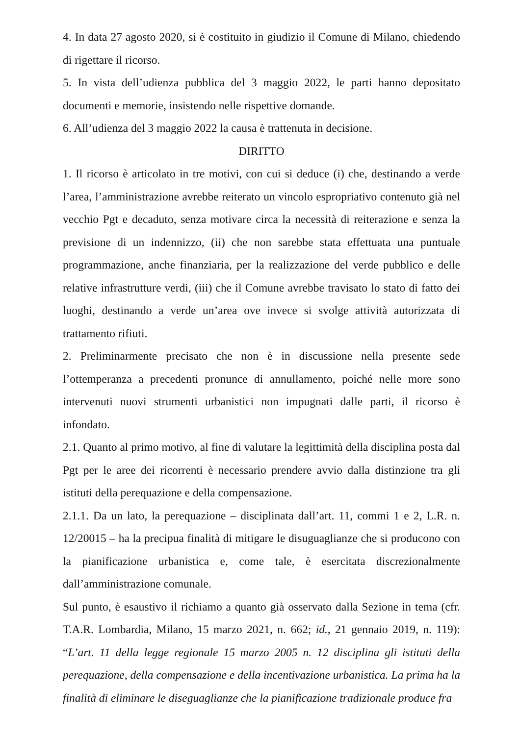4. In data 27 agosto 2020, si è costituito in giudizio il Comune di Milano, chiedendo di rigettare il ricorso.
5. In vista dell’udienza pubblica del 3 maggio 2022, le parti hanno depositato documenti e memorie, insistendo nelle rispettive domande.
6. All’udienza del 3 maggio 2022 la causa è trattenuta in decisione.
DIRITTO
1. Il ricorso è articolato in tre motivi, con cui si deduce (i) che, destinando a verde l’area, l’amministrazione avrebbe reiterato un vincolo espropriativo contenuto già nel vecchio Pgt e decaduto, senza motivare circa la necessità di reiterazione e senza la previsione di un indennizzo, (ii) che non sarebbe stata effettuata una puntuale programmazione, anche finanziaria, per la realizzazione del verde pubblico e delle relative infrastrutture verdi, (iii) che il Comune avrebbe travisato lo stato di fatto dei luoghi, destinando a verde un’area ove invece si svolge attività autorizzata di trattamento rifiuti.
2. Preliminarmente precisato che non è in discussione nella presente sede l’ottemperanza a precedenti pronunce di annullamento, poiché nelle more sono intervenuti nuovi strumenti urbanistici non impugnati dalle parti, il ricorso è infondato.
2.1. Quanto al primo motivo, al fine di valutare la legittimità della disciplina posta dal Pgt per le aree dei ricorrenti è necessario prendere avvio dalla distinzione tra gli istituti della perequazione e della compensazione.
2.1.1. Da un lato, la perequazione – disciplinata dall’art. 11, commi 1 e 2, L.R. n. 12/20015 – ha la precipua finalità di mitigare le disuguaglianze che si producono con la pianificazione urbanistica e, come tale, è esercitata discrezionalmente dall’amministrazione comunale.
Sul punto, è esaustivo il richiamo a quanto già osservato dalla Sezione in tema (cfr. T.A.R. Lombardia, Milano, 15 marzo 2021, n. 662; id., 21 gennaio 2019, n. 119): “L’art. 11 della legge regionale 15 marzo 2005 n. 12 disciplina gli istituti della perequazione, della compensazione e della incentivazione urbanistica. La prima ha la finalità di eliminare le diseguaglianze che la pianificazione tradizionale produce fra